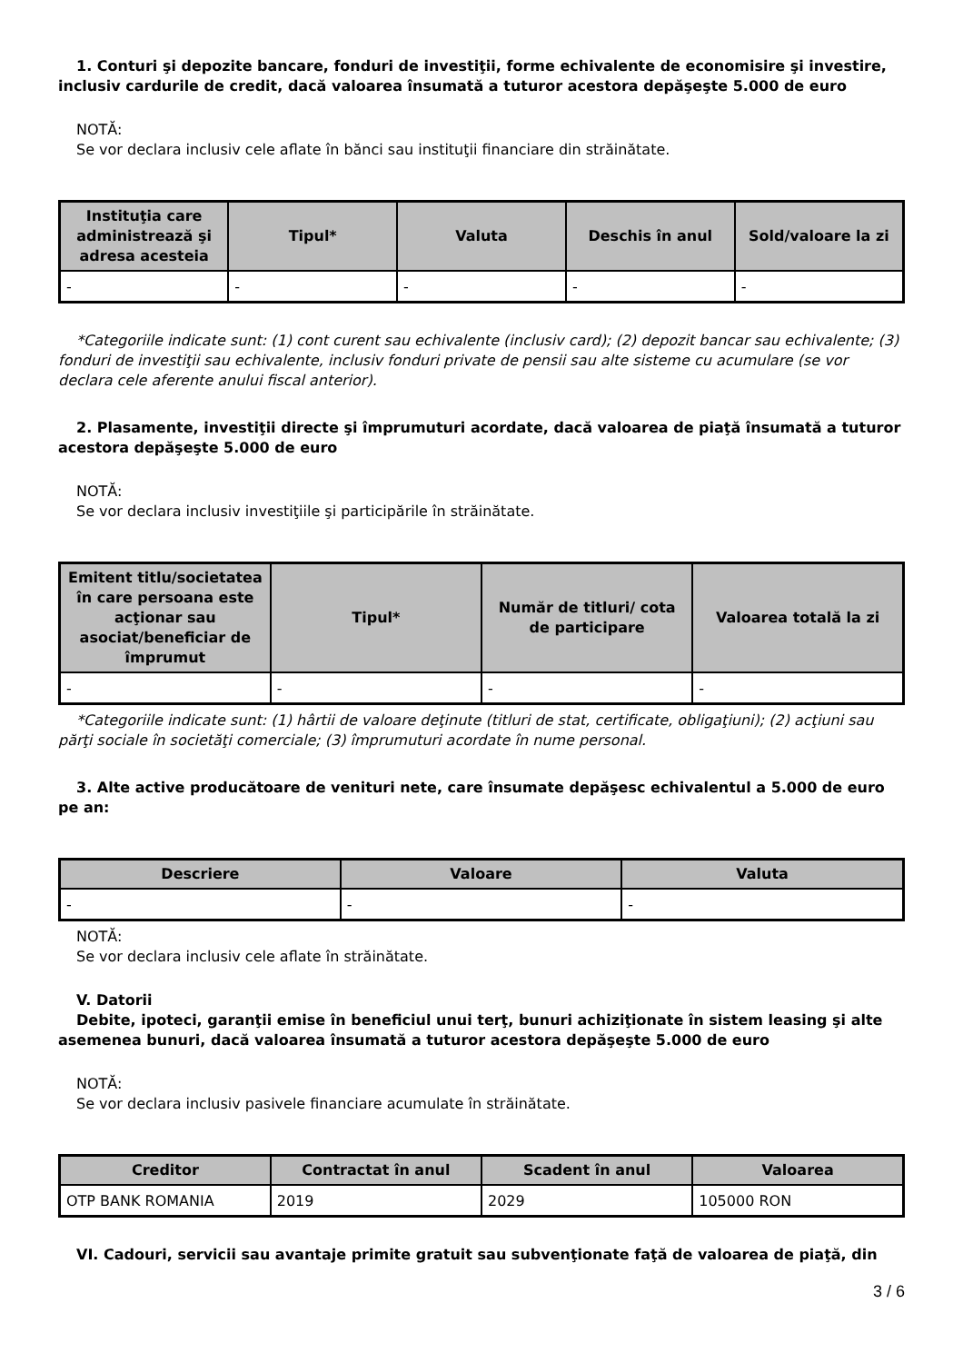1. Conturi şi depozite bancare, fonduri de investiţii, forme echivalente de economisire şi investire, inclusiv cardurile de credit, dacă valoarea însumată a tuturor acestora depăşeşte 5.000 de euro
NOTĂ:
Se vor declara inclusiv cele aflate în bănci sau instituţii financiare din străinătate.
| Instituţia care administrează şi adresa acesteia | Tipul* | Valuta | Deschis în anul | Sold/valoare la zi |
| --- | --- | --- | --- | --- |
| - | - | - | - | - |
*Categoriile indicate sunt: (1) cont curent sau echivalente (inclusiv card); (2) depozit bancar sau echivalente; (3) fonduri de investiţii sau echivalente, inclusiv fonduri private de pensii sau alte sisteme cu acumulare (se vor declara cele aferente anului fiscal anterior).
2. Plasamente, investiţii directe şi împrumuturi acordate, dacă valoarea de piaţă însumată a tuturor acestora depăşeşte 5.000 de euro
NOTĂ:
Se vor declara inclusiv investiţiile şi participările în străinătate.
| Emitent titlu/societatea în care persoana este acţionar sau asociat/beneficiar de împrumut | Tipul* | Număr de titluri/ cota de participare | Valoarea totală la zi |
| --- | --- | --- | --- |
| - | - | - | - |
*Categoriile indicate sunt: (1) hârtii de valoare deţinute (titluri de stat, certificate, obligaţiuni); (2) acţiuni sau părţi sociale în societăţi comerciale; (3) împrumuturi acordate în nume personal.
3. Alte active producătoare de venituri nete, care însumate depăşesc echivalentul a 5.000 de euro pe an:
| Descriere | Valoare | Valuta |
| --- | --- | --- |
| - | - | - |
NOTĂ:
Se vor declara inclusiv cele aflate în străinătate.
V. Datorii
Debite, ipoteci, garanţii emise în beneficiul unui terţ, bunuri achiziţionate în sistem leasing şi alte asemenea bunuri, dacă valoarea însumată a tuturor acestora depăşeşte 5.000 de euro
NOTĂ:
Se vor declara inclusiv pasivele financiare acumulate în străinătate.
| Creditor | Contractat în anul | Scadent în anul | Valoarea |
| --- | --- | --- | --- |
| OTP BANK ROMANIA | 2019 | 2029 | 105000 RON |
VI. Cadouri, servicii sau avantaje primite gratuit sau subvenţionate faţă de valoarea de piaţă, din
3 / 6